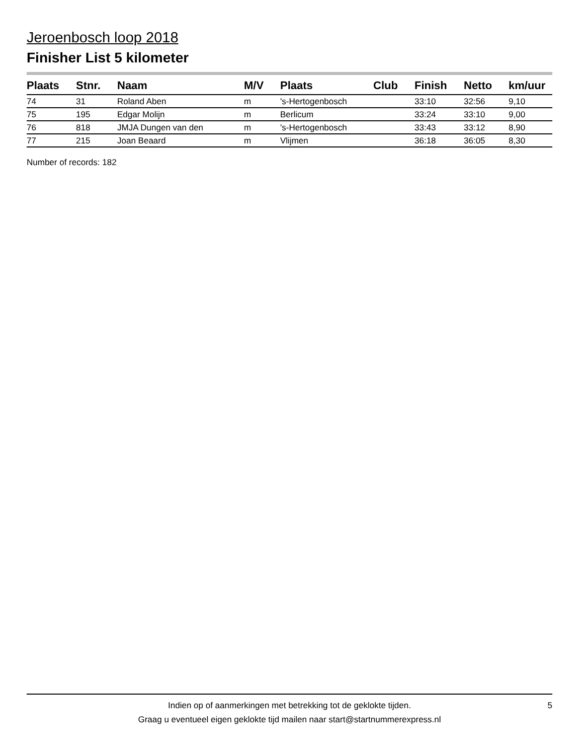Jeroenbosch loop 2018
Finisher List 5 kilometer
| Plaats | Stnr. | Naam | M/V | Plaats | Club | Finish | Netto | km/uur |
| --- | --- | --- | --- | --- | --- | --- | --- | --- |
| 74 | 31 | Roland Aben | m | 's-Hertogenbosch | | 33:10 | 32:56 | 9,10 |
| 75 | 195 | Edgar Molijn | m | Berlicum | | 33:24 | 33:10 | 9,00 |
| 76 | 818 | JMJA Dungen van den | m | 's-Hertogenbosch | | 33:43 | 33:12 | 8,90 |
| 77 | 215 | Joan Beaard | m | Vlijmen | | 36:18 | 36:05 | 8,30 |
Number of records: 182
Indien op of aanmerkingen met betrekking tot de geklokte tijden.
Graag u eventueel eigen geklokte tijd mailen naar start@startnummerexpress.nl
5